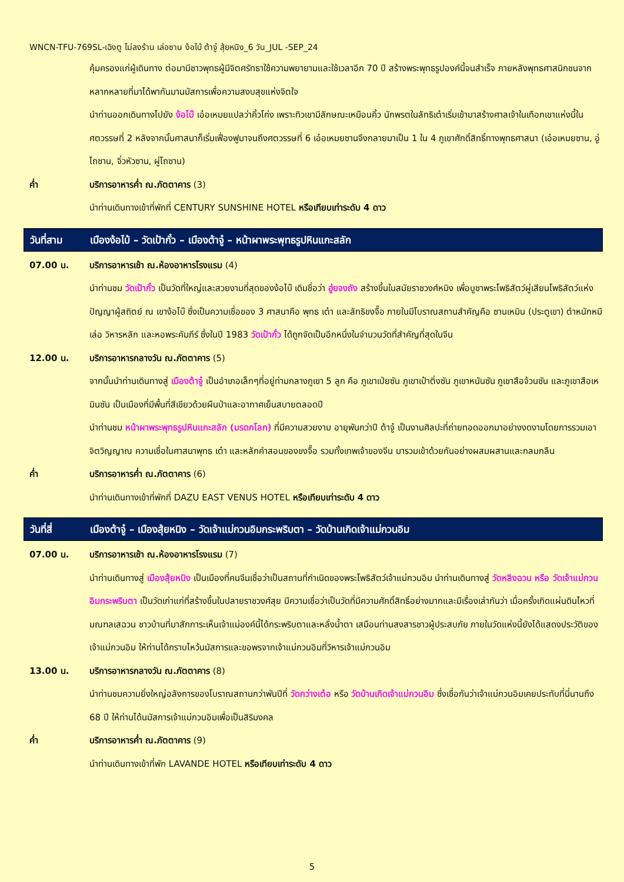WNCN-TFU-769SL-เฉิงตู ไม่ลงร้าน เล่อซาน ง้อไบ้ ต้าจู๋ สุ้ยหนิง_6 วัน_JUL -SEP_24
คุ้มครองแก่ผู้เดินทาง ต่อมามีชาวพุทธผู้มีจิตศรัทธาใช้ความพยายามและใช้เวลาอีก 70 ปี สร้างพระพุทธรูปองค์นี้จนสำเร็จ ภายหลังพุทธศาสนิกชนจากหลากหลายที่มาได้พากันมานมัสการเพื่อความสงบสุขแห่งจิตใจ
นำท่านออกเดินทางไปยัง ง้อไบ๊ เอ๋อเหมยแปลว่าคิ้วโก่ง เพราะทิวเขามีลักษณะเหมือนคิ้ว นักพรตในลัทธิเต๋าเริ่มเข้ามาสร้างศาลเจ้าในเทือกเขาแห่งนี้ในศตวรรษที่ 2 หลังจากนั้นศาสนาก็เริ่มเฟื่องฟูมาจนถึงศตวรรษที่ 6 เอ๋อเหมยซานจึงกลายมาเป็น 1 ใน 4 ภูเขาศักดิ์สิทธิ์ทางพุทธศาสนา (เอ๋อเหมยซาน, อู่ไถซาน, จิ่วหัวซาน, ผู่โถซาน)
ค่ำ บริการอาหารค่ำ ณ.ภัตตาคาร (3)
นำท่านเดินทางเข้าที่พักที่ CENTURY SUNSHINE HOTEL หรือเทียบเท่าระดับ 4 ดาว
วันที่สาม เมืองง้อไบ้ – วัดเป้ากั๋ว – เมืองต้าจู๋ – หน้าผาพระพุทธรูปหินแกะสลัก
07.00 น. บริการอาหารเช้า ณ.ห้องอาหารโรงแรม (4)
นำท่านชม วัดเป้ากั๋ว เป็นวัดที่ใหญ่และสวยงามที่สุดของง้อไบ๊ เดิมชื่อว่า ฮู่ยจงถัง สร้างขึ้นในสมัยราชวงศ์หมิง เพื่อบูชาพระโพธิสัตว์ผู่เสียนโพธิสัตว์แห่งปัญญาผู้สถิตย์ ณ เขาง้อไบ๊ ซึ่งเป็นความเชื่อของ 3 ศาสนาคือ พุทธ เต๋า และลัทธิขงจื๊อ ภายในมีโบราณสถานสำคัญคือ ซานเหมิน (ประตูเขา) ตำหนักหมีเล่อ วิหารหลัก และหอพระคัมภีร์ ซึ่งในปี 1983 วัดเป้ากั๋ว ได้ถูกจัดเป็นอีกหนึ่งในจำนวนวัดที่สำคัญที่สุดในจีน
12.00 น. บริการอาหารกลางวัน ณ.ภัตตาคาร (5)
จากนั้นนำท่านเดินทางสู่ เมืองต้าจู๋ เป็นอำเภอเล็กๆที่อยู่ท่ามกลางภูเขา 5 ลูก คือ ภูเขาเป่ยซัน ภูเขาเป๋าติ่งซัน ภูเขาหนันซัน ภูเขาสือจ้วนซัน และภูเขาสือเหมินซัน เป็นเมืองที่มีพื้นที่สีเขียวด้วยผืนป่าและอากาศเย็นสบายตลอดปี
นำท่านชม หน้าผาพระพุทธรูปหินแกะสลัก (มรดกโลก) ที่มีความสวยงาม อายุพันกว่าปี ต้าจู๋ เป็นงานศิลปะที่ถ่ายทอดออกมาอย่างงดงามโดยการรวมเอาจิตวิญญาณ ความเชื่อในศาสนาพุทธ เต๋า และหลักคำสอนของขงจื๊อ รวมทั้งเทพเจ้าของจีน มารวมเข้าด้วยกันอย่างผสมผสานและกลมกลืน
ค่ำ บริการอาหารค่ำ ณ.ภัตตาคาร (6)
นำท่านเดินทางเข้าที่พักที่ DAZU EAST VENUS HOTEL หรือเทียบเท่าระดับ 4 ดาว
วันที่สี่ เมืองต้าจู๋ – เมืองสุ้ยหนิง – วัดเจ้าแม่กวนอิมกระพริบตา – วัดบ้านเกิดเจ้าแม่กวนอิม
07.00 น. บริการอาหารเช้า ณ.ห้องอาหารโรงแรม (7)
นำท่านเดินทางสู่ เมืองสุ้ยหนิง เป็นเมืองที่คนจีนเชื่อว่าเป็นสถานที่กำเนิดของพระโพธิสัตว์เจ้าแม่กวนอิม นำท่านเดินทางสู่ วัดหลิงฉวน หรือ วัดเจ้าแม่กวนอิมกระพริบตา เป็นวัดเก่าแก่ที่สร้างขึ้นในปลายราชวงศ์สุย มีความเชื่อว่าเป็นวัดที่มีความศักดิ์สิทธิ์อย่างมากและมีเรื่องเล่ากันว่า เมื่อครั้งเกิดแผ่นดินไหวที่มณฑลเสฉวน ชาวบ้านที่มาสักการะเห็นเจ้าแม่องค์นี้ได้กระพริบตาและหลั่งน้ำตา เสมือนท่านสงสารชาวผู้ประสบภัย ภายในวัดแห่งนี้ยังได้แสดงประวัติของเจ้าแม่กวนอิม ให้ท่านได้กราบไหว้นมัสการและขอพรจากเจ้าแม่กวนอิมที่วิหารเจ้าแม่กวนอิม
13.00 น. บริการอาหารกลางวัน ณ.ภัตตาคาร (8)
นำท่านชมความยิ่งใหญ่อลังการของโบราณสถานกว่าพันปีที่ วัดกว่างเต๋อ หรือ วัดบ้านเกิดเจ้าแม่กวนอิม ซึ่งเชื่อกันว่าเจ้าแม่กวนอิมเคยประทับที่นี่นานถึง 68 ปี ให้ท่านได้นมัสการเจ้าแม่กวนอิมเพื่อเป็นสิริมงคล
ค่ำ บริการอาหารค่ำ ณ.ภัตตาคาร (9)
นำท่านเดินทางเข้าที่พัก LAVANDE HOTEL หรือเทียบเท่าระดับ 4 ดาว
5